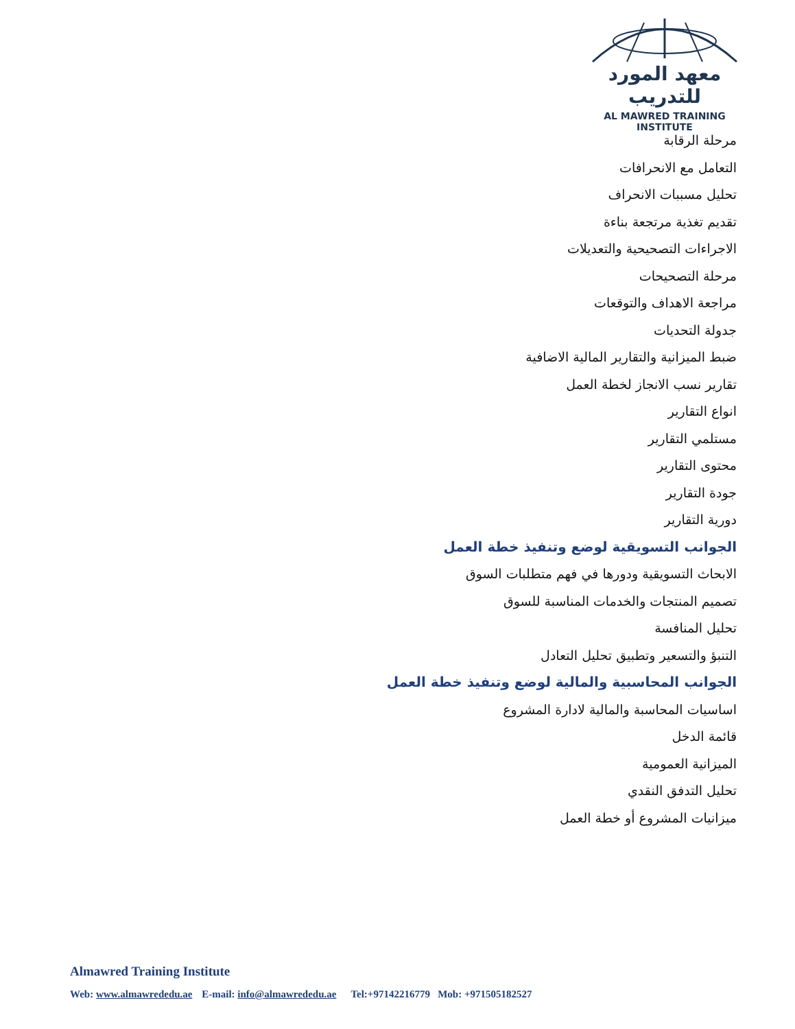معهد المورد للتدريب
AL MAWRED TRAINING INSTITUTE
مرحلة الرقابة
التعامل مع الانحرافات
تحليل مسببات الانحراف
تقديم تغذية مرتجعة بناءة
الاجراءات التصحيحية والتعديلات
مرحلة التصحيحات
مراجعة الاهداف والتوقعات
جدولة التحديات
ضبط الميزانية والتقارير المالية الاضافية
تقارير نسب الانجاز لخطة العمل
انواع التقارير
مستلمي التقارير
محتوى التقارير
جودة التقارير
دورية التقارير
الجوانب التسويقية لوضع وتنفيذ خطة العمل
الابحاث التسويقية ودورها في فهم متطلبات السوق
تصميم المنتجات والخدمات المناسبة للسوق
تحليل المنافسة
التنبؤ والتسعير وتطبيق تحليل التعادل
الجوانب المحاسبية والمالية لوضع وتنفيذ خطة العمل
اساسيات المحاسبة والمالية لادارة المشروع
قائمة الدخل
الميزانية العمومية
تحليل التدفق النقدي
ميزانيات المشروع أو خطة العمل
Almawred Training Institute
Web: www.almawrededu.ae E-mail: info@almawrededu.ae Tel:+97142216779 Mob: +971505182527